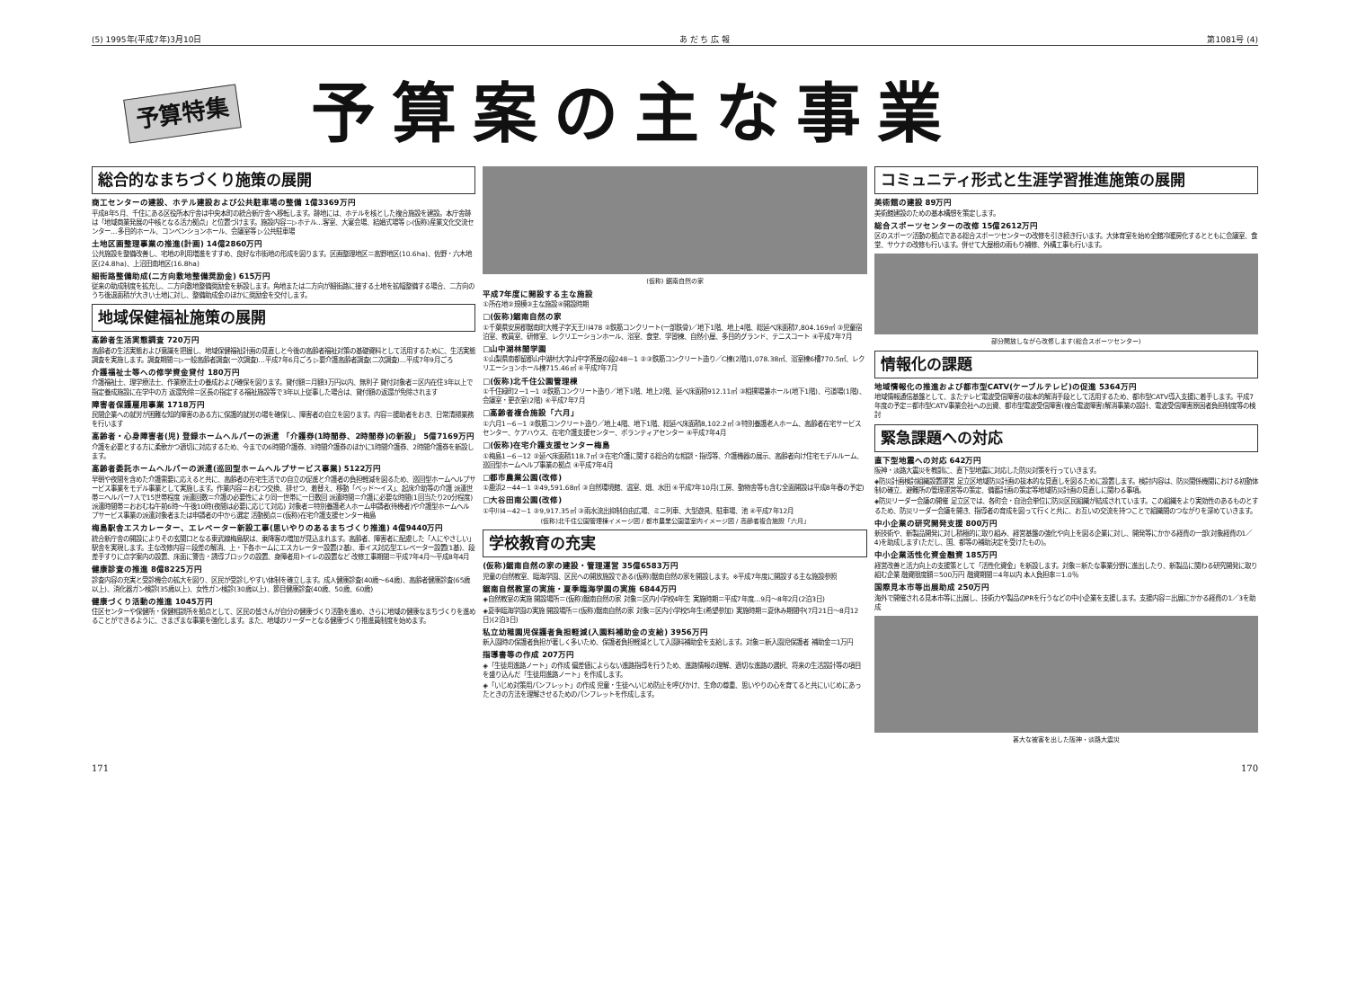(5) 1995年(平成7年)3月10日 あ だ ち 広 報 第1081号 (4)
予算特集 予算案の主な事業
総合的なまちづくり施策の展開
商工センターの建設、ホテル建設および公共駐車場の整備 1億3369万円
平成8年5月、千住にある区役所本庁舎は中央本町の統合新庁舎へ移転します。跡地には、ホテルを核とした複合施設を建設。本庁舎跡は「地域商業発展の中核となる活力拠点」と位置づけます。施設内容＝▷ホテル…客室、大宴会場、結婚式場等 ▷(仮称)産業文化交流センター…多目的ホール、コンベンションホール、会議室等 ▷公共駐車場
土地区画整理事業の推進(計画) 14億2860万円
公共施設を整備改善し、宅地の利用増進をすすめ、良好な市街地の形成を図ります。区画整理地区＝高野地区(10.6ha)、佐野・六木地区(24.8ha)、上沼田南地区(16.8ha)
細街路整備助成(二方向敷地整備奨励金) 615万円
従来の助成制度を拡充し、二方向敷地整備奨励金を新設します。角地または二方向が細街路に接する土地を拡幅整備する場合、二方向のうち後退面積が大きい土地に対し、整備助成金のほかに奨励金を交付します。
地域保健福祉施策の展開
高齢者生活実態調査 720万円
高齢者の生活実態および意識を把握し、地域保健福祉計画の見直しと今後の高齢者福祉対策の基礎資料として活用するために、生活実態調査を実施します。調査期間＝▷一般高齢者調査(一次調査)…平成7年6月ごろ ▷要介護高齢者調査(二次調査)…平成7年9月ごろ
介護福祉士等への修学資金貸付 180万円
介護福祉士、理学療法士、作業療法士の養成および確保を図ります。貸付額＝月額3万円以内、無利子 貸付対象者＝区内在住3年以上で指定養成施設に在学中の方 返還免除＝区長の指定する福祉施設等で3年以上従事した場合は、貸付額の返還が免除されます
障害者保護雇用事業 1718万円
民間企業への就労が困難な知的障害のある方に保護的就労の場を確保し、障害者の自立を図ります。内容＝援助者をおき、日常清掃業務を行います
高齢者・心身障害者(児) 登録ホームヘルパーの派遣 「介護券(1時間券、2時間券)の新設」 5億7169万円
介護を必要とする方に柔軟かつ適切に対応するため、今までの6時間介護券、3時間介護券のほかに1時間介護券、2時間介護券を新設します。
高齢者委託ホームヘルパーの派遣(巡回型ホームヘルプサービス事業) 5122万円
早朝や夜間を含めた介護需要に応えると共に、高齢者の在宅生活での自立の促進と介護者の負担軽減を図るため、巡回型ホームヘルプサービス事業をモデル事業として実施します。作業内容＝おむつ交換、排せつ、着替え、移動「ベッド～イス」、起床介助等の介護 派遣世帯＝ヘルパー7人で15世帯程度 派遣回数＝介護の必要性により同一世帯に一日数回 派遣時間＝介護に必要な時間(1回当たり20分程度) 派遣時間帯＝おおむね午前6時～午後10時(夜間は必要に応じて対応) 対象者＝特別養護老人ホーム申請者(待機者)や介護型ホームヘルプサービス事業の派遣対象者または申請者の中から選定 活動拠点＝(仮称)在宅介護支援センター梅島
梅島駅舎エスカレーター、エレベーター新設工事(思いやりのあるまちづくり推進) 4億9440万円
統合新庁舎の開設によりその玄関口となる東武線梅島駅は、乗降客の増加が見込まれます。高齢者、障害者に配慮した「人にやさしい」駅舎を実現します。主な改修内容＝段差の解消、上・下各ホームにエスカレーター設置(2基)、車イス対応型エレベーター設置(1基)、段差手すりに点字案内の設置、床面に警告・誘導ブロックの設置、身障者用トイレの設置など 改修工事期間＝平成7年4月～平成8年4月
健康診査の推進 8億8225万円
診査内容の充実と受診機会の拡大を図り、区民が受診しやすい体制を確立します。成人健康診査(40歳～64歳)、高齢者健康診査(65歳以上)、消化器ガン検診(35歳以上)、女性ガン検診(30歳以上)、節目健康診査(40歳、50歳、60歳)
健康づくり活動の推進 1045万円
住区センターや保健所・保健相談所を拠点として、区民の皆さんが自分の健康づくり活動を進め、さらに地域の健康なまちづくりを進めることができるように、さまざまな事業を強化します。また、地域のリーダーとなる健康づくり推進員制度を始めます。
(仮称) 鋸南自然の家
平成7年度に開設する主な施設
①所在地②規模③主な施設④開設時期
□(仮称)鋸南自然の家
①千葉県安房郡鋸南町大帷子字天王川478 ②鉄筋コンクリート(一部鉄骨)／地下1階、地上4階、総延べ床面積7,804.169㎡ ③児童宿泊室、教員室、研修室、レクリエーションホール、浴室、食堂、学習棟、自然小屋、多目的グランド、テニスコート ④平成7年7月
□山中湖林間学園
①山梨県南都留郡山中湖村大字山中字茶屋の段248－1 ②③鉄筋コンクリート造り／C棟(2階)1,078.38㎡、浴室棟6槽770.5㎡、レクリエーションホール棟715.46㎡ ④平成7年7月
□(仮称)北千住公園管理棟
①千住緑町2－1－1 ②鉄筋コンクリート造り／地下1階、地上2階、延べ床面積912.11㎡ ③相撲場兼ホール(地下1階)、弓道場(1階)、会議室・更衣室(2階) ④平成7年7月
□高齢者複合施設「六月」
①六月1－6－1 ②鉄筋コンクリート造り／地上4階、地下1階、総延べ床面積8,102.2㎡ ③特別養護老人ホーム、高齢者在宅サービスセンター、ケアハウス、在宅介護支援センター、ボランティアセンター ④平成7年4月
□(仮称)在宅介護支援センター梅島
①梅島1－6－12 ②延べ床面積118.7㎡ ③在宅介護に関する総合的な相談・指導等、介護機器の展示、高齢者向け住宅モデルルーム、巡回型ホームヘルプ事業の拠点 ④平成7年4月
□都市農業公園(改修)
①鹿浜2－44－1 ②49,591.68㎡ ③自然環境館、温室、畑、水田 ④平成7年10月(工房、動物舎等も含む全面開設は平成8年春の予定)
□大谷田南公園(改修)
①中川4－42－1 ②9,917.35㎡ ③雨水流出抑制自由広場、ミニ列車、大型遊具、駐車場、池 ④平成7年12月
(仮称)北千住公園管理棟イメージ図 / 都市農業公園温室内イメージ図 / 高齢者複合施設「六月」
学校教育の充実
(仮称)鋸南自然の家の建設・管理運営 35億6583万円
児童の自然教室、臨海学園、区民への開放施設である(仮称)鋸南自然の家を開設します。※平成7年度に開設する主な施設参照
鋸南自然教室の実施・夏季臨海学園の実施 6844万円
◈自然教室の実施 開設場所＝(仮称)鋸南自然の家 対象＝区内小学校4年生 実施時期＝平成7年度…9月～8年2月(2泊3日)
◈夏季臨海学園の実施 開設場所＝(仮称)鋸南自然の家 対象＝区内小学校5年生(希望参加) 実施時期＝夏休み期間中(7月21日～8月12日)(2泊3日)
私立幼稚園児保護者負担軽減(入園料補助金の支給) 3956万円
新入園時の保護者負担が著しく多いため、保護者負担軽減として入園料補助金を支給します。対象＝新入園児保護者 補助金＝1万円
指導書等の作成 207万円
◈「生徒用進路ノート」の作成 偏差値によらない進路指導を行うため、進路情報の理解、適切な進路の選択、将来の生活設計等の項目を盛り込んだ「生徒用進路ノート」を作成します。
◈「いじめ対策用パンフレット」の作成 児童・生徒へいじめ防止を呼びかけ、生命の尊重、思いやりの心を育てると共にいじめにあったときの方法を理解させるためのパンフレットを作成します。
コミュニティ形式と生涯学習推進施策の展開
美術館の建設 89万円
美術館建設のための基本構想を策定します。
総合スポーツセンターの改修 15億2612万円
区のスポーツ活動の拠点である総合スポーツセンターの改修を引き続き行います。大体育室を始め全館冷暖房化するとともに会議室、食堂、サウナの改修も行います。併せて大屋根の雨もり補修、外構工事も行います。
部分開放しながら改修します(総合スポーツセンター)
情報化の課題
地域情報化の推進および都市型CATV(ケーブルテレビ)の促進 5364万円
地域情報通信基盤として、またテレビ電波受信障害の抜本的解消手段として活用するため、都市型CATV導入支援に着手します。平成7年度の予定＝都市型CATV事業会社への出資、都市型電波受信障害(複合電波障害)解消事業の設計、電波受信障害原因者負担制度等の検討
緊急課題への対応
直下型地震への対応 642万円
阪神・淡路大震災を教訓に、直下型地震に対応した防災対策を行っていきます。
◈防災計画検討組織設置運営 足立区地域防災計画の抜本的な見直しを図るために設置します。検討内容は、防災関係機関における初動体制の確立、避難所の管理運営等の策定、備蓄計画の策定等地域防災計画の見直しに関わる事項。
◈防災リーダー会議の開催 足立区では、各町会・自治会単位に防災区民組織が結成されています。この組織をより実効性のあるものとするため、防災リーダー会議を開き、指導者の育成を図って行くと共に、お互いの交流を持つことで組織間のつながりを深めていきます。
中小企業の研究開発支援 800万円
新技術や、新製品開発に対し積極的に取り組み、経営基盤の強化や向上を図る企業に対し、開発等にかかる経費の一部(対象経費の1／4)を助成します(ただし、国、都等の補助決定を受けたもの)。
中小企業活性化資金融資 185万円
経営改善と活力向上の支援策として「活性化資金」を新設します。対象＝新たな事業分野に進出したり、新製品に関わる研究開発に取り組む企業 融資限度額＝500万円 融資期間＝4年以内 本人負担率＝1.0％
国際見本市等出展助成 250万円
海外で開催される見本市等に出展し、技術力や製品のPRを行うなどの中小企業を支援します。支援内容＝出展にかかる経費の1／3を助成
甚大な被害を出した阪神・淡路大震災
171 170